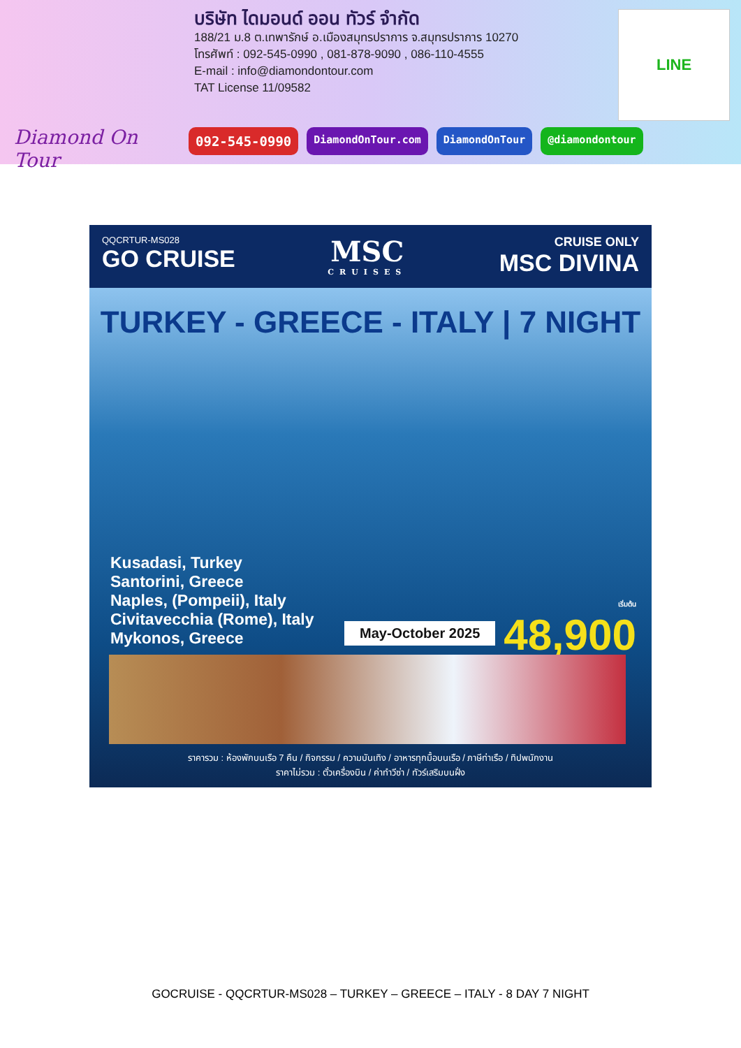Diamond On Tour
บริษัท ไดมอนด์ ออน ทัวร์ จำกัด
188/21 ม.8 ต.เทพารักษ์ อ.เมืองสมุทรปราการ จ.สมุทรปราการ 10270
โทรศัพท์ : 092-545-0990 , 081-878-9090 , 086-110-4555
E-mail : info@diamondontour.com
TAT License 11/09582
LINE
092-545-0990 DiamondOnTour.com DiamondOnTour @diamondontour
QQCRTUR-MS028
GO CRUISE
MSC
CRUISES
CRUISE ONLY
MSC DIVINA
TURKEY - GREECE - ITALY | 7 NIGHT
Kusadasi, Turkey
Santorini, Greece
Naples, (Pompeii), Italy
Civitavecchia (Rome), Italy
Mykonos, Greece
May-October 2025 เริ่มต้น
48,900
ราคารวม : ห้องพักบนเรือ 7 คืน / กิจกรรม / ความบันเทิง / อาหารทุกมื้อบนเรือ / ภาษีท่าเรือ / ทิปพนักงาน
ราคาไม่รวม : ตั๋วเครื่องบิน / ค่าทำวีซ่า / ทัวร์เสริมบนฝั่ง
GOCRUISE - QQCRTUR-MS028 – TURKEY – GREECE – ITALY - 8 DAY 7 NIGHT